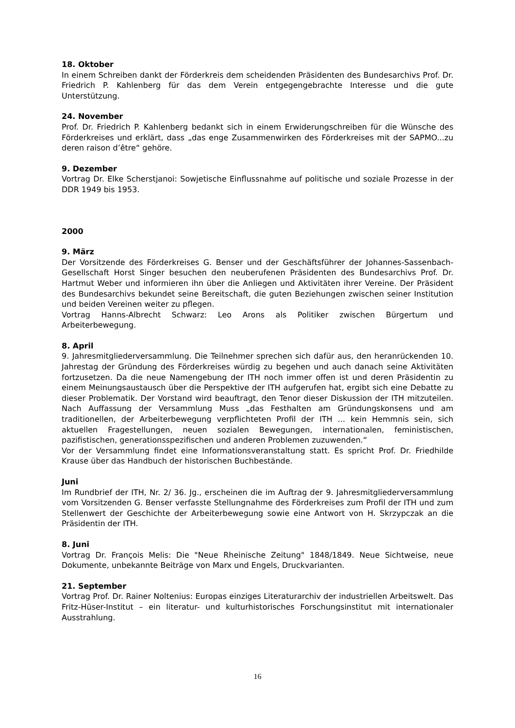18. Oktober
In einem Schreiben dankt der Förderkreis dem scheidenden Präsidenten des Bundesarchivs Prof. Dr. Friedrich P. Kahlenberg für das dem Verein entgegengebrachte Interesse und die gute Unterstützung.
24. November
Prof. Dr. Friedrich P. Kahlenberg bedankt sich in einem Erwiderungschreiben für die Wünsche des Förderkreises und erklärt, dass „das enge Zusammenwirken des Förderkreises mit der SAPMO...zu deren raison d’être“ gehöre.
9. Dezember
Vortrag Dr. Elke Scherstjanoi: Sowjetische Einflussnahme auf politische und soziale Prozesse in der DDR 1949 bis 1953.
2000
9. März
Der Vorsitzende des Förderkreises G. Benser und der Geschäftsführer der Johannes-Sassenbach-Gesellschaft Horst Singer besuchen den neuberufenen Präsidenten des Bundesarchivs Prof. Dr. Hartmut Weber und informieren ihn über die Anliegen und Aktivitäten ihrer Vereine. Der Präsident des Bundesarchivs bekundet seine Bereitschaft, die guten Beziehungen zwischen seiner Institution und beiden Vereinen weiter zu pflegen.
Vortrag Hanns-Albrecht Schwarz: Leo Arons als Politiker zwischen Bürgertum und Arbeiterbewegung.
8. April
9. Jahresmitgliederversammlung. Die Teilnehmer sprechen sich dafür aus, den heranrückenden 10. Jahrestag der Gründung des Förderkreises würdig zu begehen und auch danach seine Aktivitäten fortzusetzen. Da die neue Namengebung der ITH noch immer offen ist und deren Präsidentin zu einem Meinungsaustausch über die Perspektive der ITH aufgerufen hat, ergibt sich eine Debatte zu dieser Problematik. Der Vorstand wird beauftragt, den Tenor dieser Diskussion der ITH mitzuteilen. Nach Auffassung der Versammlung Muss „das Festhalten am Gründungskonsens und am traditionellen, der Arbeiterbewegung verpflichteten Profil der ITH ... kein Hemmnis sein, sich aktuellen Fragestellungen, neuen sozialen Bewegungen, internationalen, feministischen, pazifistischen, generationsspezifischen und anderen Problemen zuzuwenden.“
Vor der Versammlung findet eine Informationsveranstaltung statt. Es spricht Prof. Dr. Friedhilde Krause über das Handbuch der historischen Buchbestände.
Juni
Im Rundbrief der ITH, Nr. 2/ 36. Jg., erscheinen die im Auftrag der 9. Jahresmitgliederversammlung vom Vorsitzenden G. Benser verfasste Stellungnahme des Förderkreises zum Profil der ITH und zum Stellenwert der Geschichte der Arbeiterbewegung sowie eine Antwort von H. Skrzypczak an die Präsidentin der ITH.
8. Juni
Vortrag Dr. François Melis: Die "Neue Rheinische Zeitung" 1848/1849. Neue Sichtweise, neue Dokumente, unbekannte Beiträge von Marx und Engels, Druckvarianten.
21. September
Vortrag Prof. Dr. Rainer Noltenius: Europas einziges Literaturarchiv der industriellen Arbeitswelt. Das Fritz-Hüser-Institut – ein literatur- und kulturhistorisches Forschungsinstitut mit internationaler Ausstrahlung.
16